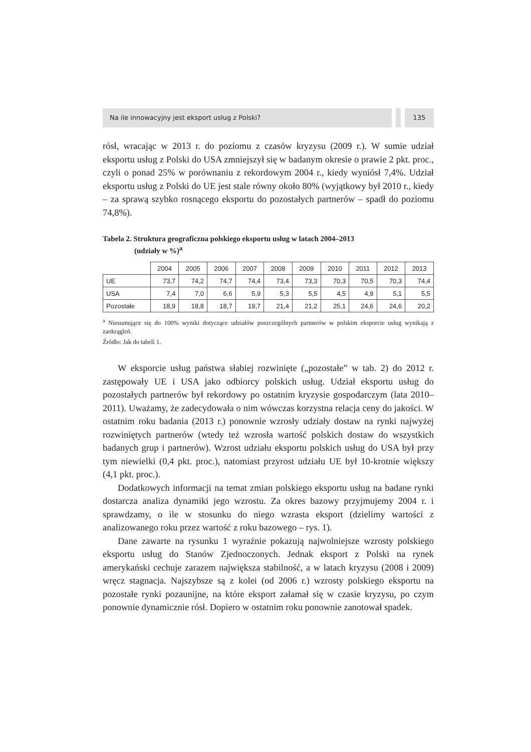Na ile innowacyjny jest eksport usług z Polski?
135
rósł, wracając w 2013 r. do poziomu z czasów kryzysu (2009 r.). W sumie udział eksportu usług z Polski do USA zmniejszył się w badanym okresie o prawie 2 pkt. proc., czyli o ponad 25% w porównaniu z rekordowym 2004 r., kiedy wyniósł 7,4%. Udział eksportu usług z Polski do UE jest stale równy około 80% (wyjątkowy był 2010 r., kiedy – za sprawą szybko rosnącego eksportu do pozostałych partnerów – spadł do poziomu 74,8%).
Tabela 2. Struktura geograficzna polskiego eksportu usług w latach 2004–2013
(udziały w %)<sup>a</sup>
| | 2004 | 2005 | 2006 | 2007 | 2008 | 2009 | 2010 | 2011 | 2012 | 2013 |
| UE | 73,7 | 74,2 | 74,7 | 74,4 | 73,4 | 73,3 | 70,3 | 70,5 | 70,3 | 74,4 |
| USA | 7,4 | 7,0 | 6,6 | 5,9 | 5,3 | 5,5 | 4,5 | 4,9 | 5,1 | 5,5 |
| Pozostałe | 18,9 | 18,8 | 18,7 | 19,7 | 21,4 | 21,2 | 25,1 | 24,6 | 24,6 | 20,2 |
<sup>a</sup> Niesumujące się do 100% wyniki dotyczące udziałów poszczególnych partnerów w polskim eksporcie usług wynikają z zaokrągleń.
Źródło: Jak do tabeli 1.
W eksporcie usług państwa słabiej rozwinięte („pozostałe” w tab. 2) do 2012 r. zastępowały UE i USA jako odbiorcy polskich usług. Udział eksportu usług do pozostałych partnerów był rekordowy po ostatnim kryzysie gospodarczym (lata 2010–2011). Uważamy, że zadecydowała o nim wówczas korzystna relacja ceny do jakości. W ostatnim roku badania (2013 r.) ponownie wzrosły udziały dostaw na rynki najwyżej rozwiniętych partnerów (wtedy też wzrosła wartość polskich dostaw do wszystkich badanych grup i partnerów). Wzrost udziału eksportu polskich usług do USA był przy tym niewielki (0,4 pkt. proc.), natomiast przyrost udziału UE był 10-krotnie większy (4,1 pkt. proc.).
Dodatkowych informacji na temat zmian polskiego eksportu usług na badane rynki dostarcza analiza dynamiki jego wzrostu. Za okres bazowy przyjmujemy 2004 r. i sprawdzamy, o ile w stosunku do niego wzrasta eksport (dzielimy wartości z analizowanego roku przez wartość z roku bazowego – rys. 1).
Dane zawarte na rysunku 1 wyraźnie pokazują najwolniejsze wzrosty polskiego eksportu usług do Stanów Zjednoczonych. Jednak eksport z Polski na rynek amerykański cechuje zarazem największa stabilność, a w latach kryzysu (2008 i 2009) wręcz stagnacja. Najszybsze są z kolei (od 2006 r.) wzrosty polskiego eksportu na pozostałe rynki pozaunijne, na które eksport załamał się w czasie kryzysu, po czym ponownie dynamicznie rósł. Dopiero w ostatnim roku ponownie zanotował spadek.